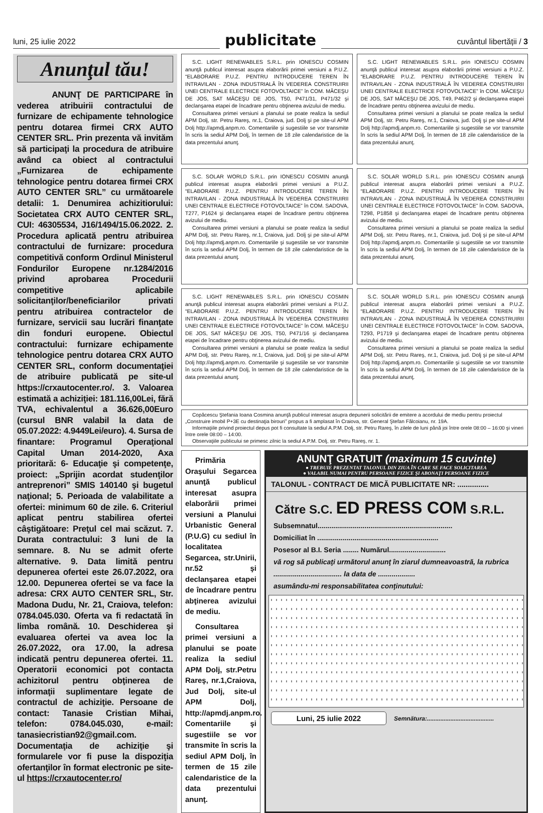luni, 25 iulie 2022
publicitate
cuvântul libertății / 3
Anunţul tău!
ANUNŢ DE PARTICIPARE în vederea atribuirii contractului de furnizare de echipamente tehnologice pentru dotarea firmei CRX AUTO CENTER SRL. Prin prezenta vă invităm să participaţi la procedura de atribuire având ca obiect al contractului „Furnizarea de echipamente tehnologice pentru dotarea firmei CRX AUTO CENTER SRL” cu următoarele detalii: 1. Denumirea achizitiorului: Societatea CRX AUTO CENTER SRL, CUI: 46305534, J16/1494/15.06.2022. 2. Procedura aplicată pentru atribuirea contractului de furnizare: procedura competitivă conform Ordinul Ministerul Fondurilor Europene nr.1284/2016 privind aprobarea Procedurii competitive aplicabile solicitanţilor/beneficiarilor privati pentru atribuirea contractelor de furnizare, servicii sau lucrări finanţate din fonduri europene. Obiectul contractului: furnizare echipamente tehnologice pentru dotarea CRX AUTO CENTER SRL, conform documentaţiei de atribuire publicată pe site-ul https://crxautocenter.ro/. 3. Valoarea estimată a achiziţiei: 181.116,00Lei, fără TVA, echivalentul a 36.626,00Euro (cursul BNR valabil la data de 05.07.2022: 4.9449Lei/euro). 4. Sursa de finantare: Programul Operaţional Capital Uman 2014-2020, Axa prioritară: 6- Educaţie şi competenţe, proiect: „Sprijin acordat studenţilor antreprenori” SMIS 140140 şi bugetul naţional; 5. Perioada de valabilitate a ofertei: minimum 60 de zile. 6. Criteriul aplicat pentru stabilirea ofertei câştigătoare: Preţul cel mai scăzut. 7. Durata contractului: 3 luni de la semnare. 8. Nu se admit oferte alternative. 9. Data limită pentru depunerea ofertei este 26.07.2022, ora 12.00. Depunerea ofertei se va face la adresa: CRX AUTO CENTER SRL, Str. Madona Dudu, Nr. 21, Craiova, telefon: 0784.045.030. Oferta va fi redactată în limba română. 10. Deschiderea şi evaluarea ofertei va avea loc la 26.07.2022, ora 17.00, la adresa indicată pentru depunerea ofertei. 11. Operatorii economici pot contacta achizitorul pentru obţinerea de informaţii suplimentare legate de contractul de achiziţie. Persoane de contact: Tanasie Cristian Mihai, telefon: 0784.045.030, e-mail: tanasiecristian92@gmail.com. Documentaţia de achiziţie şi formularele vor fi puse la dispoziţia ofertanţilor în format electronic pe site-ul https://crxautocenter.ro/
S.C. LIGHT RENEWABLES S.R.L. prin IONESCU COSMIN anunţă publicul interesat asupra elaborării primei versiuni a P.U.Z. “ELABORARE P.U.Z. PENTRU INTRODUCERE TEREN ÎN INTRAVILAN - ZONA INDUSTRIALĂ ÎN VEDEREA CONSTRUIRII UNEI CENTRALE ELECTRICE FOTOVOLTAICE” în COM. MĂCEŞU DE JOS, SAT MĂCEŞU DE JOS, T50, P471/31, P471/32 şi declanşarea etapei de încadrare pentru obţinerea avizului de mediu.
Consultarea primei versiuni a planului se poate realiza la sediul APM Dolj, str. Petru Rareş, nr.1, Craiova, jud. Dolj şi pe site-ul APM Dolj http://apmdj.anpm.ro. Comentariile şi sugestiile se vor transmite în scris la sediul APM Dolj, în termen de 18 zile calendaristice de la data prezentului anunţ.
S.C. LIGHT RENEWABLES S.R.L. prin IONESCU COSMIN anunţă publicul interesat asupra elaborării primei versiuni a P.U.Z. “ELABORARE P.U.Z. PENTRU INTRODUCERE TEREN ÎN INTRAVILAN - ZONA INDUSTRIALĂ ÎN VEDEREA CONSTRUIRII UNEI CENTRALE ELECTRICE FOTOVOLTAICE” în COM. MĂCEŞU DE JOS, SAT MĂCEŞU DE JOS, T49, P462/2 şi declanşarea etapei de încadrare pentru obţinerea avizului de mediu.
Consultarea primei versiuni a planului se poate realiza la sediul APM Dolj, str. Petru Rareş, nr.1, Craiova, jud. Dolj şi pe site-ul APM Dolj http://apmdj.anpm.ro. Comentariile şi sugestiile se vor transmite în scris la sediul APM Dolj, în termen de 18 zile calendaristice de la data prezentului anunţ.
S.C. SOLAR WORLD S.R.L. prin IONESCU COSMIN anunţă publicul interesat asupra elaborării primei versiuni a P.U.Z. “ELABORARE P.U.Z. PENTRU INTRODUCERE TEREN ÎN INTRAVILAN - ZONA INDUSTRIALĂ ÎN VEDEREA CONSTRUIRII UNEI CENTRALE ELECTRICE FOTOVOLTAICE” în COM. SADOVA, T277, P1624 şi declanşarea etapei de încadrare pentru obţinerea avizului de mediu.
Consultarea primei versiuni a planului se poate realiza la sediul APM Dolj, str. Petru Rareş, nr.1, Craiova, jud. Dolj şi pe site-ul APM Dolj http://apmdj.anpm.ro. Comentariile şi sugestiile se vor transmite în scris la sediul APM Dolj, în termen de 18 zile calendaristice de la data prezentului anunţ.
S.C. SOLAR WORLD S.R.L. prin IONESCU COSMIN anunţă publicul interesat asupra elaborării primei versiuni a P.U.Z. “ELABORARE P.U.Z. PENTRU INTRODUCERE TEREN ÎN INTRAVILAN - ZONA INDUSTRIALĂ ÎN VEDEREA CONSTRUIRII UNEI CENTRALE ELECTRICE FOTOVOLTAICE” în COM. SADOVA, T298, P1858 şi declanşarea etapei de încadrare pentru obţinerea avizului de mediu.
Consultarea primei versiuni a planului se poate realiza la sediul APM Dolj, str. Petru Rareş, nr.1, Craiova, jud. Dolj şi pe site-ul APM Dolj http://apmdj.anpm.ro. Comentariile şi sugestiile se vor transmite în scris la sediul APM Dolj, în termen de 18 zile calendaristice de la data prezentului anunţ.
S.C. LIGHT RENEWABLES S.R.L. prin IONESCU COSMIN anunţă publicul interesat asupra elaborării primei versiuni a P.U.Z. “ELABORARE P.U.Z. PENTRU INTRODUCERE TEREN ÎN INTRAVILAN - ZONA INDUSTRIALĂ ÎN VEDEREA CONSTRUIRII UNEI CENTRALE ELECTRICE FOTOVOLTAICE” în COM. MĂCEŞU DE JOS, SAT MĂCEŞU DE JOS, T50, P471/16 şi declanşarea etapei de încadrare pentru obţinerea avizului de mediu.
Consultarea primei versiuni a planului se poate realiza la sediul APM Dolj, str. Petru Rareş, nr.1, Craiova, jud. Dolj şi pe site-ul APM Dolj http://apmdj.anpm.ro. Comentariile şi sugestiile se vor transmite în scris la sediul APM Dolj, în termen de 18 zile calendaristice de la data prezentului anunţ.
S.C. SOLAR WORLD S.R.L. prin IONESCU COSMIN anunţă publicul interesat asupra elaborării primei versiuni a P.U.Z. “ELABORARE P.U.Z. PENTRU INTRODUCERE TEREN ÎN INTRAVILAN - ZONA INDUSTRIALĂ ÎN VEDEREA CONSTRUIRII UNEI CENTRALE ELECTRICE FOTOVOLTAICE” în COM. SADOVA, T293, P1719 şi declanşarea etapei de încadrare pentru obţinerea avizului de mediu.
Consultarea primei versiuni a planului se poate realiza la sediul APM Dolj, str. Petru Rareş, nr.1, Craiova, jud. Dolj şi pe site-ul APM Dolj http://apmdj.anpm.ro. Comentariile şi sugestiile se vor transmite în scris la sediul APM Dolj, în termen de 18 zile calendaristice de la data prezentului anunţ.
Copăcescu Ştefania Ioana Cosmina anunţă publicul interesat asupra depunerii solicitării de emitere a acordului de mediu pentru proiectul „Construire imobil P+3E cu destinaţia birouri” propus a fi amplasat în Craiova, str. General Ştefan Fălcoianu, nr. 19A.
Informaţiile privind proiectul depus pot fi consultate la sediul A.P.M. Dolj, str. Petru Rareş, în zilele de luni până joi între orele 08:00 – 16:00 şi vineri între orele 08:00 – 14:00.
Observaţiile publicului se primesc zilnic la sediul A.P.M. Dolj, str. Petru Rareş, nr. 1.
Primăria Oraşului Segarcea anunţă publicul interesat asupra elaborării primei versiuni a Planului Urbanistic General (P.U.G) cu sediul în localitatea Segarcea, str.Unirii, nr.52 şi declanşarea etapei de încadrare pentru abţinerea avizului de mediu.
Consultarea primei versiuni a planului se poate realiza la sediul APM Dolj, str.Petru Rareş, nr.1,Craiova, Jud Dolj, site-ul APM Dolj, http://apmdj.anpm.ro. Comentariile şi sugestiile se vor transmite în scris la sediul APM Dolj, în termen de 15 zile calendaristice de la data prezentului anunţ.
ANUNŢ GRATUIT (maximum 15 cuvinte)
● TREBUIE PREZENTAT TALONUL DIN ZIUA ÎN CARE SE FACE SOLICITAREA
● VALABIL NUMAI PENTRU PERSOANE FIZICE ŞI ABONAŢI PERSOANE FIZICE
TALONUL - CONTRACT DE MICĂ PUBLICITATE NR: ...............
Către S.C. ED PRESS COM S.R.L.
Subsemnatul.....................................................................
Domiciliat în ..............................................................
Posesor al B.I. Seria ........ Numărul.............................
vă rog să publicaţi următorul anunţ în ziarul dumneavoastră, la rubrica ................................... la data de ...................
asumându-mi responsabilitatea conţinutului:
Luni, 25 iulie 2022
Semnătura:........................................